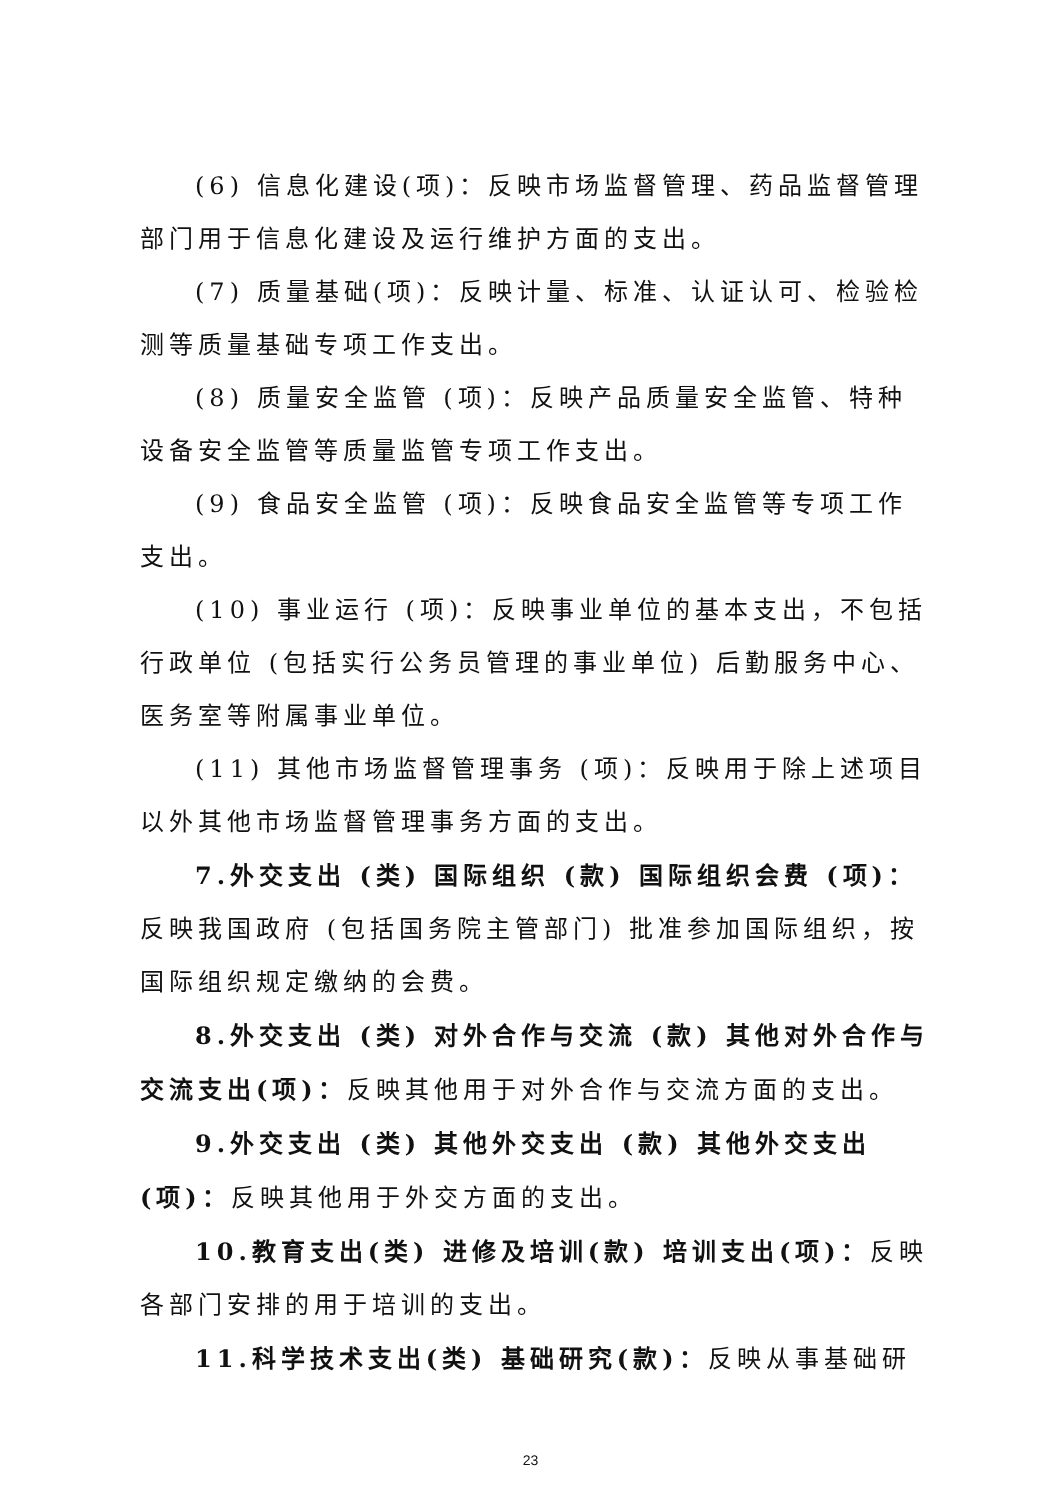(6) 信息化建设(项)：反映市场监督管理、药品监督管理部门用于信息化建设及运行维护方面的支出。
(7) 质量基础(项)：反映计量、标准、认证认可、检验检测等质量基础专项工作支出。
(8) 质量安全监管 (项)：反映产品质量安全监管、特种设备安全监管等质量监管专项工作支出。
(9) 食品安全监管 (项)：反映食品安全监管等专项工作支出。
(10) 事业运行 (项)：反映事业单位的基本支出，不包括行政单位 (包括实行公务员管理的事业单位) 后勤服务中心、医务室等附属事业单位。
(11) 其他市场监督管理事务 (项)：反映用于除上述项目以外其他市场监督管理事务方面的支出。
7.外交支出 (类) 国际组织 (款) 国际组织会费 (项)：反映我国政府 (包括国务院主管部门) 批准参加国际组织，按国际组织规定缴纳的会费。
8.外交支出 (类) 对外合作与交流 (款) 其他对外合作与交流支出(项)：反映其他用于对外合作与交流方面的支出。
9.外交支出 (类) 其他外交支出 (款) 其他外交支出 (项)：反映其他用于外交方面的支出。
10.教育支出(类) 进修及培训(款) 培训支出(项)：反映各部门安排的用于培训的支出。
11.科学技术支出(类) 基础研究(款)：反映从事基础研
23